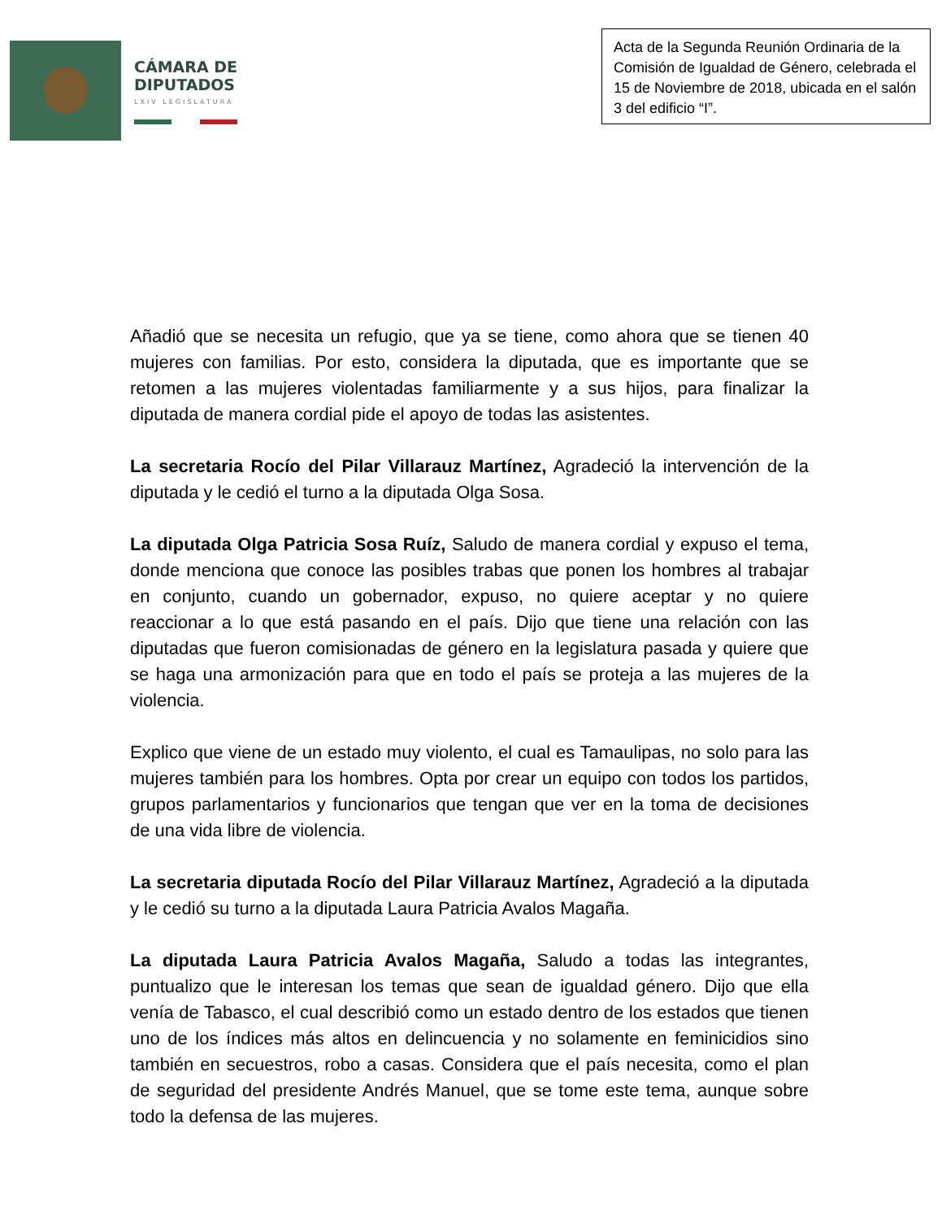CÁMARA DE
DIPUTADOS
LXIV LEGISLATURA
Acta de la Segunda Reunión Ordinaria de la Comisión de Igualdad de Género, celebrada el 15 de Noviembre de 2018, ubicada en el salón 3 del edificio “I”.
Añadió que se necesita un refugio, que ya se tiene, como ahora que se tienen 40 mujeres con familias. Por esto, considera la diputada, que es importante que se retomen a las mujeres violentadas familiarmente y a sus hijos, para finalizar la diputada de manera cordial pide el apoyo de todas las asistentes.
La secretaria Rocío del Pilar Villarauz Martínez, Agradeció la intervención de la diputada y le cedió el turno a la diputada Olga Sosa.
La diputada Olga Patricia Sosa Ruíz, Saludo de manera cordial y expuso el tema, donde menciona que conoce las posibles trabas que ponen los hombres al trabajar en conjunto, cuando un gobernador, expuso, no quiere aceptar y no quiere reaccionar a lo que está pasando en el país. Dijo que tiene una relación con las diputadas que fueron comisionadas de género en la legislatura pasada y quiere que se haga una armonización para que en todo el país se proteja a las mujeres de la violencia.
Explico que viene de un estado muy violento, el cual es Tamaulipas, no solo para las mujeres también para los hombres. Opta por crear un equipo con todos los partidos, grupos parlamentarios y funcionarios que tengan que ver en la toma de decisiones de una vida libre de violencia.
La secretaria diputada Rocío del Pilar Villarauz Martínez, Agradeció a la diputada y le cedió su turno a la diputada Laura Patricia Avalos Magaña.
La diputada Laura Patricia Avalos Magaña, Saludo a todas las integrantes, puntualizo que le interesan los temas que sean de igualdad género. Dijo que ella venía de Tabasco, el cual describió como un estado dentro de los estados que tienen uno de los índices más altos en delincuencia y no solamente en feminicidios sino también en secuestros, robo a casas. Considera que el país necesita, como el plan de seguridad del presidente Andrés Manuel, que se tome este tema, aunque sobre todo la defensa de las mujeres.